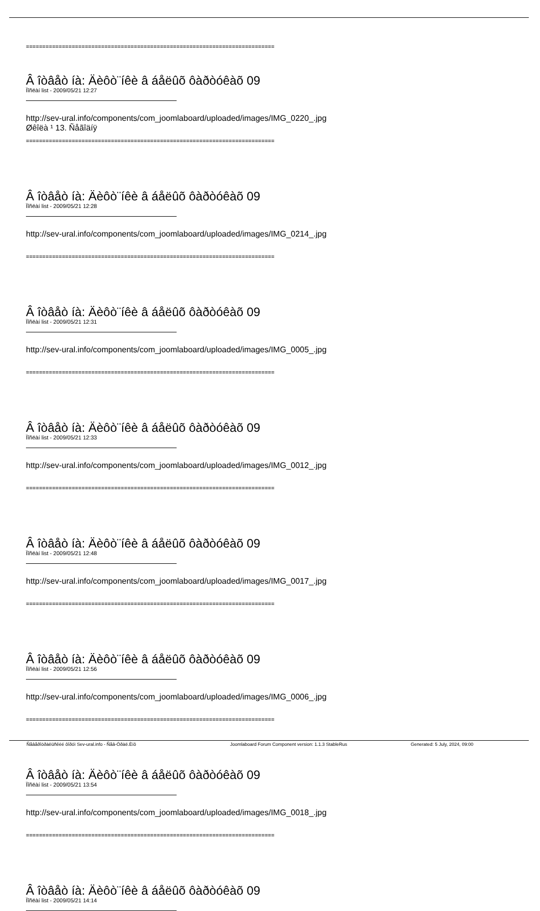============================================================================
Â îòâåò íà: Äèôò¨íêè â áåëûõ ôàðòóêàõ 09
Ïîñëàí list - 2009/05/21 12:27
http://sev-ural.info/components/com_joomlaboard/uploaded/images/IMG_0220_.jpg
Øêîëà ¹ 13. Ñåãîäíÿ
============================================================================
Â îòâåò íà: Äèôò¨íêè â áåëûõ ôàðòóêàõ 09
Ïîñëàí list - 2009/05/21 12:28
http://sev-ural.info/components/com_joomlaboard/uploaded/images/IMG_0214_.jpg
============================================================================
Â îòâåò íà: Äèôò¨íêè â áåëûõ ôàðòóêàõ 09
Ïîñëàí list - 2009/05/21 12:31
http://sev-ural.info/components/com_joomlaboard/uploaded/images/IMG_0005_.jpg
============================================================================
Â îòâåò íà: Äèôò¨íêè â áåëûõ ôàðòóêàõ 09
Ïîñëàí list - 2009/05/21 12:33
http://sev-ural.info/components/com_joomlaboard/uploaded/images/IMG_0012_.jpg
============================================================================
Â îòâåò íà: Äèôò¨íêè â áåëûõ ôàðòóêàõ 09
Ïîñëàí list - 2009/05/21 12:48
http://sev-ural.info/components/com_joomlaboard/uploaded/images/IMG_0017_.jpg
============================================================================
Â îòâåò íà: Äèôò¨íêè â áåëûõ ôàðòóêàõ 09
Ïîñëàí list - 2009/05/21 12:56
http://sev-ural.info/components/com_joomlaboard/uploaded/images/IMG_0006_.jpg
============================================================================
Â îòâåò íà: Äèôò¨íêè â áåëûõ ôàðòóêàõ 09
Ïîñëàí list - 2009/05/21 13:54
http://sev-ural.info/components/com_joomlaboard/uploaded/images/IMG_0018_.jpg
============================================================================
Â îòâåò íà: Äèôò¨íêè â áåëûõ ôàðòóêàõ 09
Ïîñëàí list - 2009/05/21 14:14
Ñåâåðîóðàëüñêèé ôîðóì Sev-ural.info - Ñåâ-Óðàë.Èíô Joomlaboard Forum Component version: 1.1.3 StableRus Generated: 5 July, 2024, 09:00